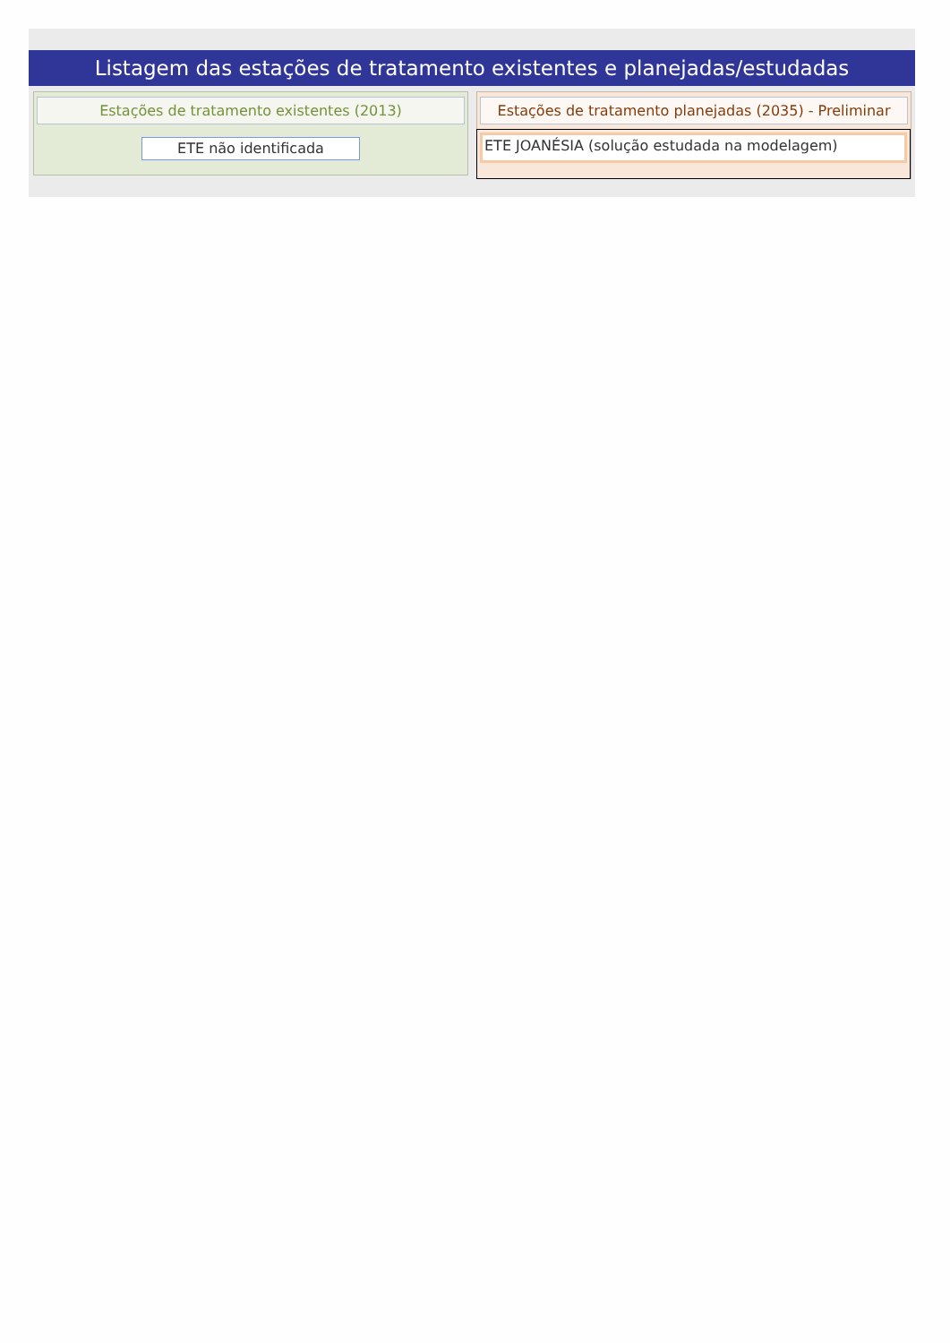Listagem das estações de tratamento existentes e planejadas/estudadas
Estações de tratamento existentes (2013)
ETE não identificada
Estações de tratamento planejadas (2035) - Preliminar
ETE JOANÉSIA (solução estudada na modelagem)